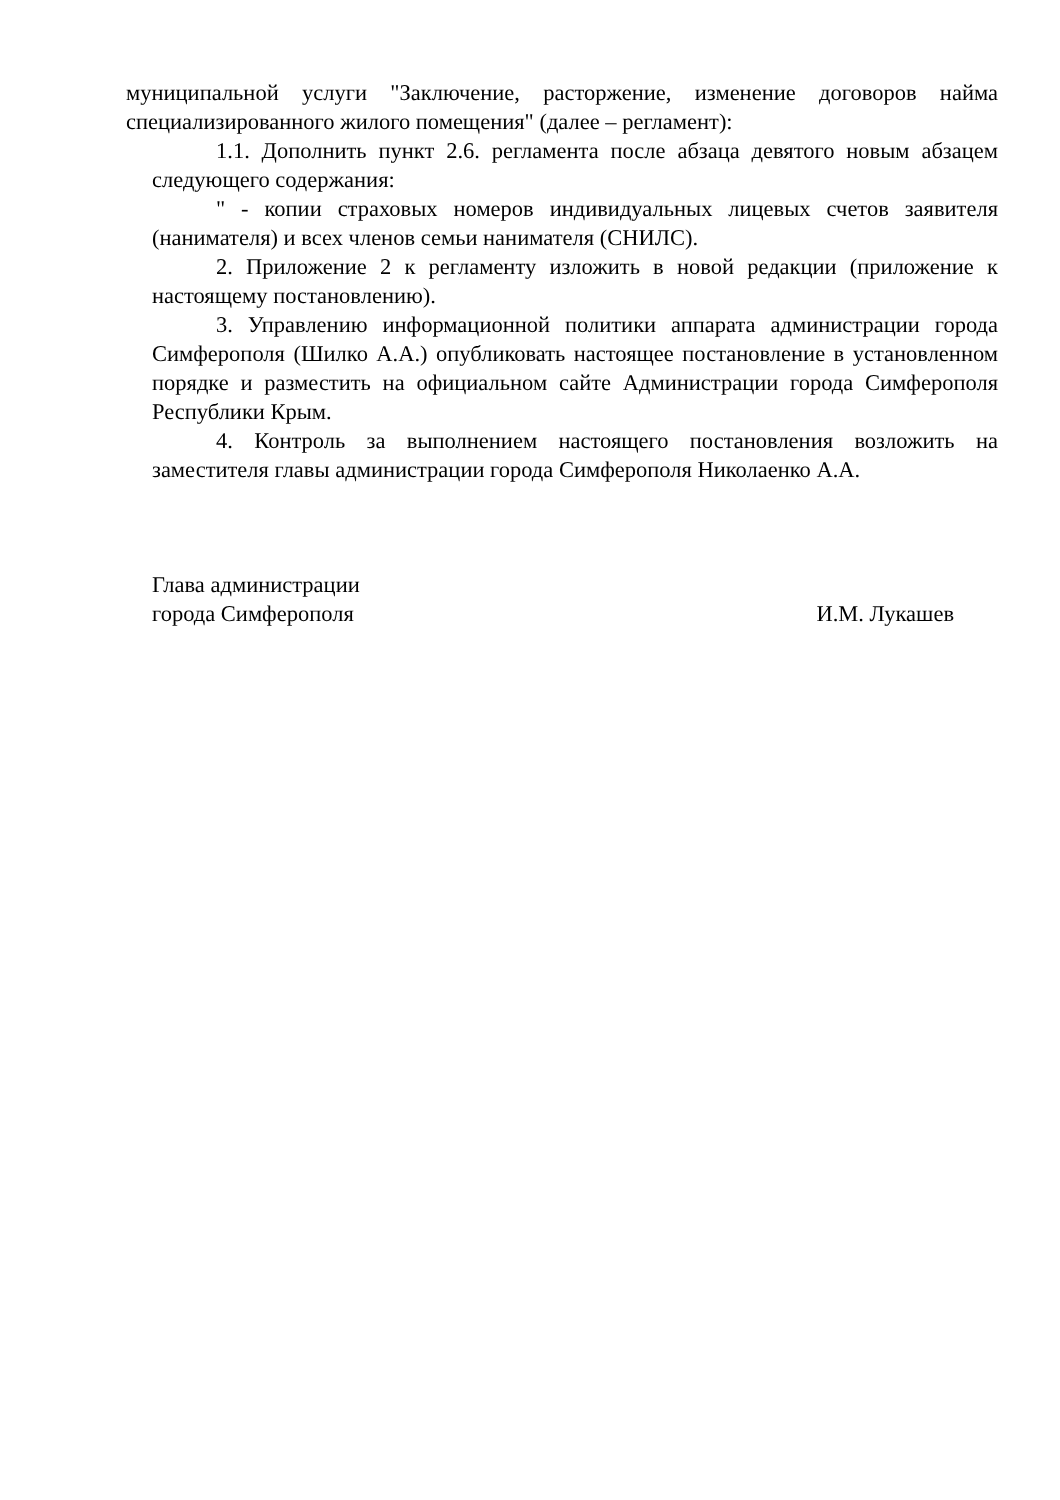муниципальной услуги "Заключение, расторжение, изменение договоров найма специализированного жилого помещения" (далее – регламент):
1.1. Дополнить пункт 2.6. регламента после абзаца девятого новым абзацем следующего содержания:
" - копии страховых номеров индивидуальных лицевых счетов заявителя (нанимателя) и всех членов семьи нанимателя (СНИЛС).
2. Приложение 2 к регламенту изложить в новой редакции (приложение к настоящему постановлению).
3. Управлению информационной политики аппарата администрации города Симферополя (Шилко А.А.) опубликовать настоящее постановление в установленном порядке и разместить на официальном сайте Администрации города Симферополя Республики Крым.
4. Контроль за выполнением настоящего постановления возложить на заместителя главы администрации города Симферополя Николаенко А.А.
Глава администрации
города Симферополя
И.М. Лукашев